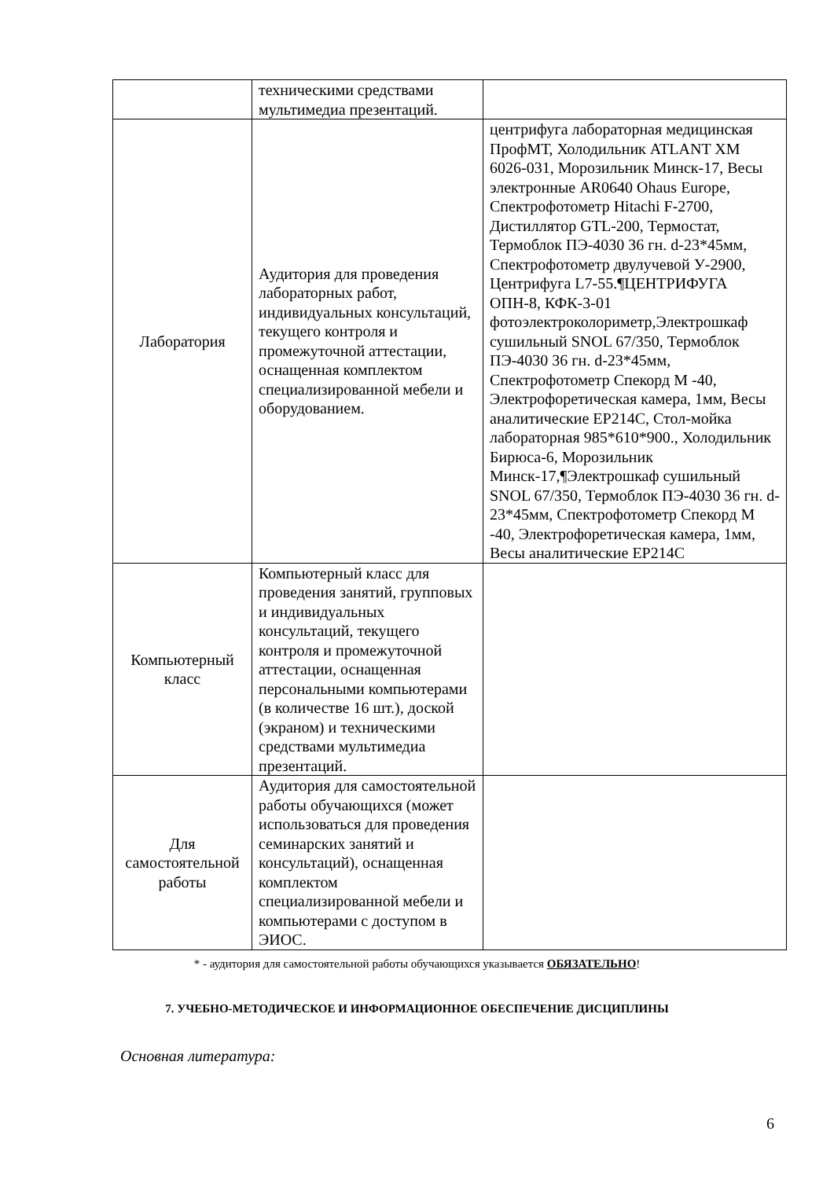| | техническими средствами мультимедиа презентаций. | |
| Лаборатория | Аудитория для проведения лабораторных работ, индивидуальных консультаций, текущего контроля и промежуточной аттестации, оснащенная комплектом специализированной мебели и оборудованием. | центрифуга лабораторная медицинская ПрофМТ, Холодильник ATLANT XM 6026-031, Морозильник Минск-17, Весы электронные AR0640 Ohaus Europe, Спектрофотометр Hitachi F-2700, Дистиллятор GTL-200, Термостат, Термоблок ПЭ-4030 36 гн. d-23*45мм, Спектрофотометр двулучевой У-2900, Центрифуга L7-55.¶ЦЕНТРИФУГА ОПН-8, КФК-3-01 фотоэлектроколориметр,Электрошкаф сушильный SNOL 67/350, Термоблок ПЭ-4030 36 гн. d-23*45мм, Спектрофотометр Спекорд М -40, Электрофоретическая камера, 1мм, Весы аналитические EP214C, Стол-мойка лабораторная 985*610*900., Холодильник Бирюса-6, Морозильник Минск-17,¶Электрошкаф сушильный SNOL 67/350, Термоблок ПЭ-4030 36 гн. d-23*45мм, Спектрофотометр Спекорд М -40, Электрофоретическая камера, 1мм, Весы аналитические EP214C |
| Компьютерный класс | Компьютерный класс для проведения занятий, групповых и индивидуальных консультаций, текущего контроля и промежуточной аттестации, оснащенная персональными компьютерами (в количестве 16 шт.), доской (экраном) и техническими средствами мультимедиа презентаций. | |
| Для самостоятельной работы | Аудитория для самостоятельной работы обучающихся (может использоваться для проведения семинарских занятий и консультаций), оснащенная комплектом специализированной мебели и компьютерами с доступом в ЭИОС. | |
* - аудитория для самостоятельной работы обучающихся указывается ОБЯЗАТЕЛЬНО!
7. УЧЕБНО-МЕТОДИЧЕСКОЕ И ИНФОРМАЦИОННОЕ ОБЕСПЕЧЕНИЕ ДИСЦИПЛИНЫ
Основная литература:
6